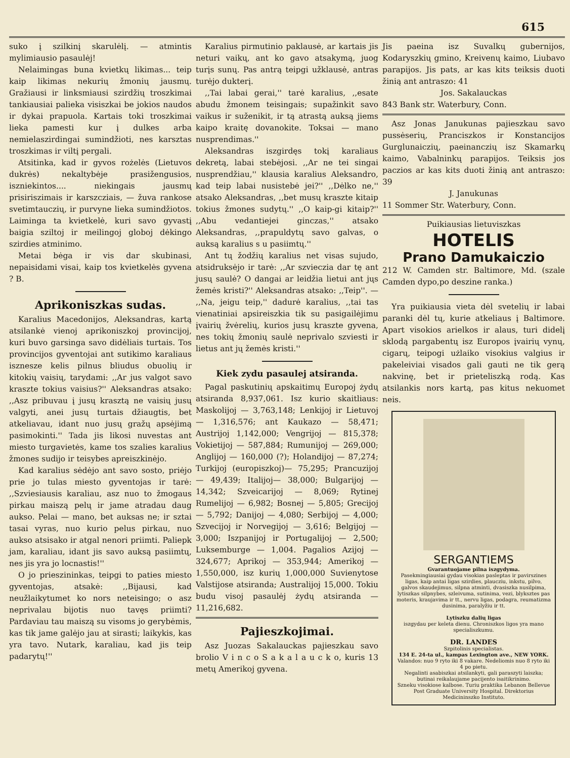615
suko į szilkinį skarulėlį. — atmintis mylimiausio pasaulėj!
Nelaimingas buna kvietkų likimas... teip kaip likimas nekurių žmonių jausmų. Gražiausi ir linksmiausi szirdžių troszkimai tankiausiai palieka visiszkai be jokios naudos ir dykai prapuola. Kartais toki troszkimai lieka pamesti kur į dulkes arba nemielaszirdingai sumindžioti, nes karsztas troszkimas ir viltį pergali.
Atsitinka, kad ir gyvos rożelės (Lietuvos dukrės) nekaltybėje prasižengusios, iszniekintos.... niekingais jausmų prisiriszimais ir karszcziais, — žuva rankose svetimtauczių, ir purvyne lieka sumindžiotos. Laiminga ta kvietkelė, kuri savo gyvastį baigia sziltoj ir meilingoj globoj dėkingo szirdies atminimo.
Metai bėga ir vis dar skubinasi, nepaisidami visai, kaip tos kvietkelės gyvena ? B.
Aprikoniszkas sudas.
Karalius Macedonijos, Aleksandras, kartą atsilankė vienoj aprikoniszkoj provincijoj, kuri buvo garsinga savo didėliais turtais. Tos provincijos gyventojai ant sutikimo karaliaus isznesze kelis pilnus bliudus obuolių ir kitokių vaisių, tarydami: ,,Ar jus valgot savo kraszte tokius vaisius?'' Aleksandras atsako: ,,Asz pribuvau į jusų krasztą ne vaisių jusų valgyti, anei jusų turtais džiaugtis, bet atkeliavau, idant nuo jusų gražų apsėjimą pasimokinti.'' Tada jis likosi nuvestas ant miesto turgavietės, kame tos szalies karalius žmones sudijo ir teisybes apreiszkinėjo.
Kad karalius sėdėjo ant savo sosto, priėjo prie jo tulas miesto gyventojas ir tarė: ,,Szviesiausis karaliau, asz nuo to žmogaus pirkau maiszą pelų ir jame atradau daug aukso. Pelai — mano, bet auksas ne; ir sztai tasai vyras, nuo kurio pelus pirkau, nuo aukso atsisako ir atgal nenori priimti. Paliepk jam, karaliau, idant jis savo auksą pasiimtų, nes jis yra jo locnastis!''
O jo prieszininkas, teipgi to paties miesto gyventojas, atsakė: ,,Bijausi, kad neužlaikytumet ko nors neteisingo; o asz neprivalau bijotis nuo tavęs priimti? Pardaviau tau maiszą su visoms jo gerybėmis, kas tik jame galėjo jau at sirasti; laikykis, kas yra tavo. Nutark, karaliau, kad jis teip padarytų!''
Karalius pirmutinio paklausė, ar kartais jis neturi vaikų, ant ko gavo atsakymą, juog turįs sunų. Pas antrą teipgi užklausė, antras turėjo dukterį.
,,Tai labai gerai,'' tarė karalius, ,,esate abudu žmonem teisingais; supažinkit savo vaikus ir suženikit, ir tą atrastą auksą jiems kaipo kraitę dovanokite. Toksai — mano nusprendimas.''
Aleksandras iszgirdęs tokį karaliaus dekretą, labai stebėjosi. ,,Ar ne tei singai nusprendžiau,'' klausia karalius Aleksandro, kad teip labai nusistebė jei?'' ,,Dėlko ne,'' atsako Aleksandras, ,,bet musų kraszte kitaip tokius žmones sudytų.'' ,,O kaip-gi kitaip?'' ,,Abu vedantiejei ginczas,'' atsako Aleksandras, ,,prapuldytų savo galvas, o auksą karalius s u pasiimtų.''
Ant tų žodžių karalius net visas sujudo, atsidruksėjo ir tarė: ,,Ar szvieczia dar tę ant jusų saulė? O dangai ar leidžia lietui ant jųs žemės kristi?'' Aleksandras atsako: ,,Teip''. — ,,Na, jeigu teip,'' dadurė karalius, ,,tai tas vienatiniai apsireiszkia tik su pasigailėjimu įvairių žvėrelių, kurios jusų kraszte gyvena, nes tokių žmonių saulė neprivalo szviesti ir lietus ant jų žemės kristi.''
Kiek zydu pasaulej atsiranda.
Pagal paskutinių apskaitimų Europoj żydų atsiranda 8,937,061. Isz kurio skaitliaus: Maskolijoj — 3,763,148; Lenkijoj ir Lietuvoj — 1,316,576; ant Kaukazo — 58,471; Austrijoj 1,142,000; Vengrijoj — 815,378; Vokietijoj — 587,884; Rumunijoj — 269,000; Anglijoj — 160,000 (?); Holandijoj — 87,274; Turkijoj (europiszkoj)— 75,295; Prancuzijoj — 49,439; Italijoj— 38,000; Bulgarijoj — 14,342; Szveicarijoj — 8,069; Rytinej Rumelijoj — 6,982; Bosnej — 5,805; Grecijoj — 5,792; Danijoj — 4,080; Serbijoj — 4,000; Szvecijoj ir Norvegijoj — 3,616; Belgijoj — 3,000; Iszpanijoj ir Portugalijoj — 2,500; Luksemburge — 1,004. Pagalios Azijoj — 324,677; Aprikoj — 353,944; Amerikoj — 1,550,000, isz kurių 1,000,000 Suvienytose Valstijose atsiranda; Australijoj 15,000. Tokiu budu visoj pasaulėj żydų atsiranda — 11,216,682.
Pajieszkojimai.
Asz Juozas Sakalauckas pajieszkau savo brolio V i n c o S a k a l a u c k o, kuris 13 metų Amerikoj gyvena.
Jis paeina isz Suvalkų gubernijos, Kodaryszkių gmino, Kreivenų kaimo, Liubavo parapijos. Jis pats, ar kas kits teiksis duoti žinią ant antraszo: 41
Jos. Sakalauckas
843 Bank str. Waterbury, Conn.
Asz Jonas Janukunas pajieszkau savo pussėserių, Pranciszkos ir Konstancijos Gurglunaiczių, paeinanczių isz Skamarkų kaimo, Vabalninkų parapijos. Teiksis jos paczios ar kas kits duoti žinią ant antraszo: 39
J. Janukunas
11 Sommer Str. Waterbury, Conn.
Puikiausias lietuviszkas
HOTELIS
Prano Damukaiczio
212 W. Camden str. Baltimore, Md. (szale Camden dypo,po deszine ranka.)
Yra puikiausia vieta dėl svetelių ir labai paranki dėl tų, kurie atkeliaus į Baltimore. Apart visokios arielkos ir alaus, turi didelį sklodą pargabentų isz Europos įvairių vynų, cigarų, teipogi użlaiko visokius valgius ir pakeleiviai visados gali gauti ne tik gerą nakvinę, bet ir prieteliszką rodą. Kas atsilankis nors kartą, pas kitus nekuomet neis.
SERGANTIEMS
Gvarantuojame pilna iszgydyma.
Pasekmingiausiai gydau visokias pasleptas ir pavirszines ligas, kaip antai ligas szirdies, plaucziu, inkstu, pilvo, galvos skaudejimus, silpna atminti, dvasiszka nusilpima, lytiszkas silpnybes, szleivuma, sutinima, vezi, blyksztes pas moteris, kraujavima ir tt., nervu ligas, podagra, reumatizma dusinima, paralyžiu ir tt.
Lytiszku dalių ligas
iszgydau per keleta dienu. Chroniszkos ligos yra mano specialiszkumu.
DR. LANDES
Szpitolinis specialistas.
134 E. 24-ta ul., kampas Lexington ave., NEW YORK.
Valandos: nuo 9 ryto iki 8 vakare. Nedeliomis nuo 8 ryto iki 4 po pietu.
Negalinti asabiszkai atsilankyti, gali paraszyti laiszka; butinai reikalaujame pacijento isaitikrinimo.
Szneku visokiose kalbose. Turiu praktika Lebanon Bellevue Post Graduate University Hospital. Direktorius Medicininszko Instituto.